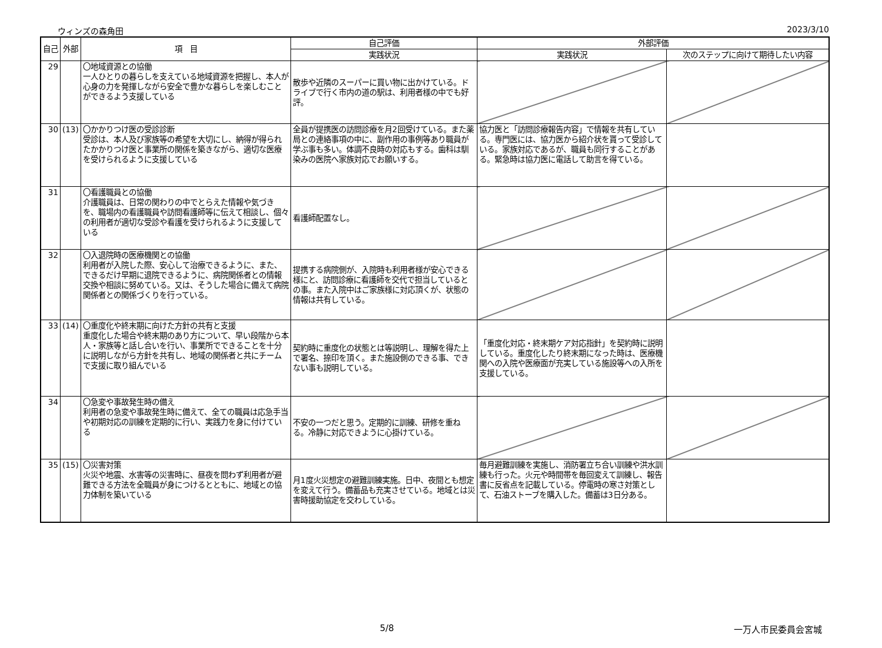ウィンズの森角田 2023/3/10
| 自己 | 外部 | 項 目 | 自己評価 | 外部評価 | |
| --- | --- | --- | --- | --- | --- |
| | | | 実践状況 | 実践状況 | 次のステップに向けて期待したい内容 |
| 29 | | 〇地域資源との協働 一人ひとりの暮らしを支えている地域資源を把握し、本人が心身の力を発揮しながら安全で豊かな暮らしを楽しむことができるよう支援している | 散歩や近隣のスーパーに買い物に出かけている。ドライブで行く市内の道の駅は、利用者様の中でも好評。 | | |
| 30 | (13) | 〇かかりつけ医の受診診断 受診は、本人及び家族等の希望を大切にし、納得が得られたかかりつけ医と事業所の関係を築きながら、適切な医療を受けられるように支援している | 全員が提携医の訪問診療を月2回受けている。また薬局との連絡事項の中に、副作用の事例等あり職員が学ぶ事も多い。体調不良時の対応もする。歯科は馴染みの医院へ家族対応でお願いする。 | 協力医と「訪問診療報告内容」で情報を共有している。専門医には、協力医から紹介状を貰って受診している。家族対応であるが、職員も同行することがある。緊急時は協力医に電話して助言を得ている。 | |
| 31 | | 〇看護職員との協働 介護職員は、日常の関わりの中でとらえた情報や気づきを、職場内の看護職員や訪問看護師等に伝えて相談し、個々の利用者が適切な受診や看護を受けられるように支援している | 看護師配置なし。 | | |
| 32 | | 〇入退院時の医療機関との協働 利用者が入院した際、安心して治療できるように、また、できるだけ早期に退院できるように、病院関係者との情報交換や相談に努めている。又は、そうした場合に備えて病院関係者との関係づくりを行っている。 | 提携する病院側が、入院時も利用者様が安心できる様にと、訪問診療に看護師を交代で担当しているとの事。また入院中はご家族様に対応頂くが、状態の情報は共有している。 | | |
| 33 | (14) | 〇重度化や終末期に向けた方針の共有と支援 重度化した場合や終末期のあり方について、早い段階から本人・家族等と話し合いを行い、事業所でできることを十分に説明しながら方針を共有し、地域の関係者と共にチームで支援に取り組んでいる | 契約時に重度化の状態とは等説明し、理解を得た上で署名、捺印を頂く。また施設側のできる事、できない事も説明している。 | 「重度化対応・終末期ケア対応指針」を契約時に説明している。重度化したり終末期になった時は、医療機関への入院や医療面が充実している施設等への入所を支援している。 | |
| 34 | | 〇急変や事故発生時の備え 利用者の急変や事故発生時に備えて、全ての職員は応急手当や初期対応の訓練を定期的に行い、実践力を身に付けている | 不安の一つだと思う。定期的に訓練、研修を重ねる。冷静に対応できように心掛けている。 | | |
| 35 | (15) | 〇災害対策 火災や地震、水害等の災害時に、昼夜を問わず利用者が避難できる方法を全職員が身につけるとともに、地域との協力体制を築いている | 月1度火災想定の避難訓練実施。日中、夜間とも想定を変えて行う。備蓄品も充実させている。地域とは災害時援助協定を交わしている。 | 毎月避難訓練を実施し、消防署立ち合い訓練や洪水訓練も行った。火元や時間帯を毎回変えて訓練し、報告書に反省点を記載している。停電時の寒さ対策として、石油ストーブを購入した。備蓄は3日分ある。 | |
5/8 一万人市民委員会宮城